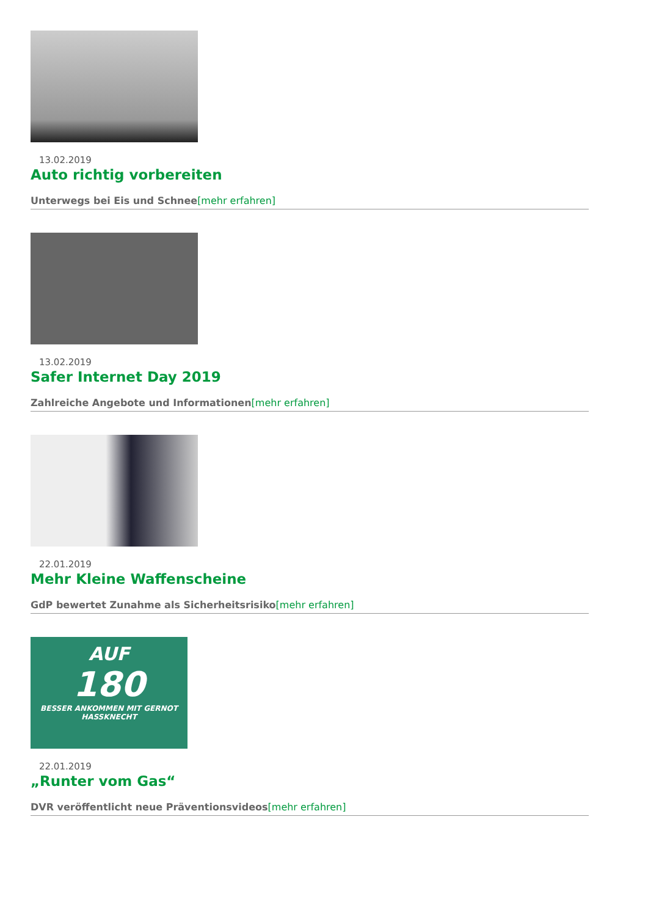13.02.2019
Auto richtig vorbereiten
Unterwegs bei Eis und Schnee[mehr erfahren]
13.02.2019
Safer Internet Day 2019
Zahlreiche Angebote und Informationen[mehr erfahren]
22.01.2019
Mehr Kleine Waffenscheine
GdP bewertet Zunahme als Sicherheitsrisiko[mehr erfahren]
AUF
180
BESSER ANKOMMEN MIT GERNOT HASSKNECHT
22.01.2019
„Runter vom Gas“
DVR veröffentlicht neue Präventionsvideos[mehr erfahren]